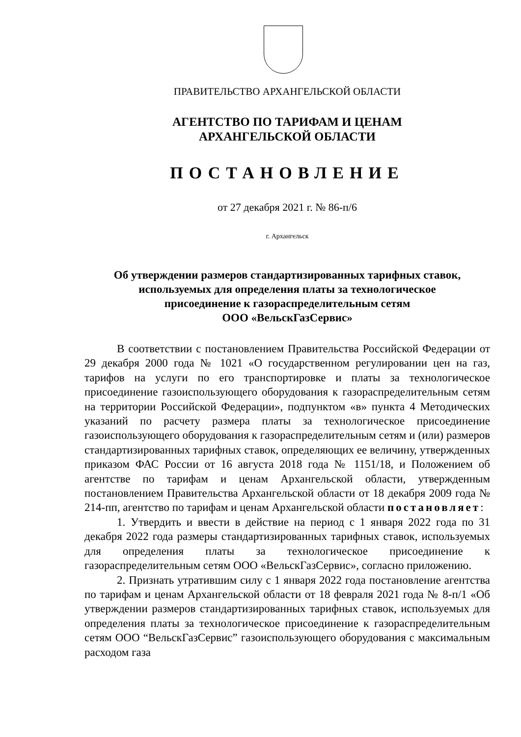ПРАВИТЕЛЬСТВО АРХАНГЕЛЬСКОЙ ОБЛАСТИ
АГЕНТСТВО ПО ТАРИФАМ И ЦЕНАМ
АРХАНГЕЛЬСКОЙ ОБЛАСТИ
ПОСТАНОВЛЕНИЕ
от 27 декабря 2021 г. № 86-п/6
г. Архангельск
Об утверждении размеров стандартизированных тарифных ставок,
используемых для определения платы за технологическое
присоединение к газораспределительным сетям
ООО «ВельскГазСервис»
В соответствии с постановлением Правительства Российской Федерации от 29 декабря 2000 года № 1021 «О государственном регулировании цен на газ, тарифов на услуги по его транспортировке и платы за технологическое присоединение газоиспользующего оборудования к газораспределительным сетям на территории Российской Федерации», подпунктом «в» пункта 4 Методических указаний по расчету размера платы за технологическое присоединение газоиспользующего оборудования к газораспределительным сетям и (или) размеров стандартизированных тарифных ставок, определяющих ее величину, утвержденных приказом ФАС России от 16 августа 2018 года № 1151/18, и Положением об агентстве по тарифам и ценам Архангельской области, утвержденным постановлением Правительства Архангельской области от 18 декабря 2009 года № 214-пп, агентство по тарифам и ценам Архангельской области постановляет:
1. Утвердить и ввести в действие на период с 1 января 2022 года по 31 декабря 2022 года размеры стандартизированных тарифных ставок, используемых для определения платы за технологическое присоединение к газораспределительным сетям ООО «ВельскГазСервис», согласно приложению.
2. Признать утратившим силу с 1 января 2022 года постановление агентства по тарифам и ценам Архангельской области от 18 февраля 2021 года № 8-п/1 «Об утверждении размеров стандартизированных тарифных ставок, используемых для определения платы за технологическое присоединение к газораспределительным сетям ООО “ВельскГазСервис” газоиспользующего оборудования с максимальным расходом газа